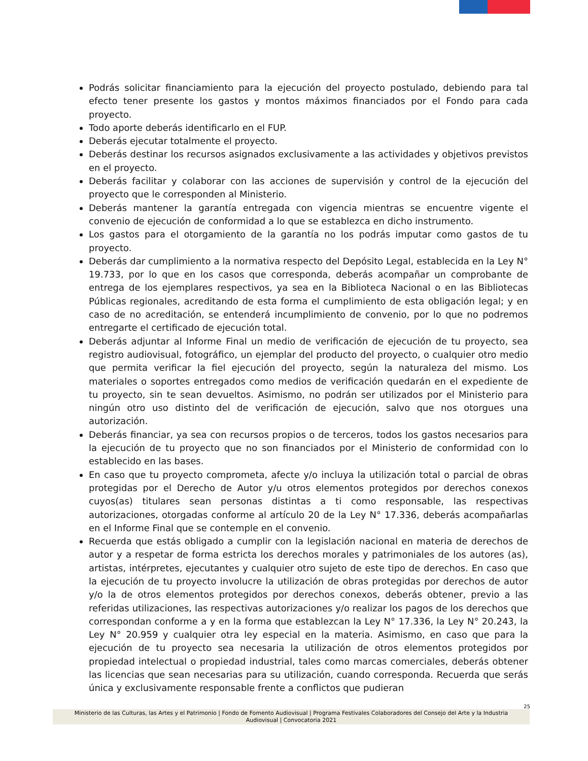Podrás solicitar financiamiento para la ejecución del proyecto postulado, debiendo para tal efecto tener presente los gastos y montos máximos financiados por el Fondo para cada proyecto.
Todo aporte deberás identificarlo en el FUP.
Deberás ejecutar totalmente el proyecto.
Deberás destinar los recursos asignados exclusivamente a las actividades y objetivos previstos en el proyecto.
Deberás facilitar y colaborar con las acciones de supervisión y control de la ejecución del proyecto que le corresponden al Ministerio.
Deberás mantener la garantía entregada con vigencia mientras se encuentre vigente el convenio de ejecución de conformidad a lo que se establezca en dicho instrumento.
Los gastos para el otorgamiento de la garantía no los podrás imputar como gastos de tu proyecto.
Deberás dar cumplimiento a la normativa respecto del Depósito Legal, establecida en la Ley N° 19.733, por lo que en los casos que corresponda, deberás acompañar un comprobante de entrega de los ejemplares respectivos, ya sea en la Biblioteca Nacional o en las Bibliotecas Públicas regionales, acreditando de esta forma el cumplimiento de esta obligación legal; y en caso de no acreditación, se entenderá incumplimiento de convenio, por lo que no podremos entregarte el certificado de ejecución total.
Deberás adjuntar al Informe Final un medio de verificación de ejecución de tu proyecto, sea registro audiovisual, fotográfico, un ejemplar del producto del proyecto, o cualquier otro medio que permita verificar la fiel ejecución del proyecto, según la naturaleza del mismo. Los materiales o soportes entregados como medios de verificación quedarán en el expediente de tu proyecto, sin te sean devueltos. Asimismo, no podrán ser utilizados por el Ministerio para ningún otro uso distinto del de verificación de ejecución, salvo que nos otorgues una autorización.
Deberás financiar, ya sea con recursos propios o de terceros, todos los gastos necesarios para la ejecución de tu proyecto que no son financiados por el Ministerio de conformidad con lo establecido en las bases.
En caso que tu proyecto comprometa, afecte y/o incluya la utilización total o parcial de obras protegidas por el Derecho de Autor y/u otros elementos protegidos por derechos conexos cuyos(as) titulares sean personas distintas a ti como responsable, las respectivas autorizaciones, otorgadas conforme al artículo 20 de la Ley N° 17.336, deberás acompañarlas en el Informe Final que se contemple en el convenio.
Recuerda que estás obligado a cumplir con la legislación nacional en materia de derechos de autor y a respetar de forma estricta los derechos morales y patrimoniales de los autores (as), artistas, intérpretes, ejecutantes y cualquier otro sujeto de este tipo de derechos. En caso que la ejecución de tu proyecto involucre la utilización de obras protegidas por derechos de autor y/o la de otros elementos protegidos por derechos conexos, deberás obtener, previo a las referidas utilizaciones, las respectivas autorizaciones y/o realizar los pagos de los derechos que correspondan conforme a y en la forma que establezcan la Ley N° 17.336, la Ley N° 20.243, la Ley N° 20.959 y cualquier otra ley especial en la materia. Asimismo, en caso que para la ejecución de tu proyecto sea necesaria la utilización de otros elementos protegidos por propiedad intelectual o propiedad industrial, tales como marcas comerciales, deberás obtener las licencias que sean necesarias para su utilización, cuando corresponda. Recuerda que serás única y exclusivamente responsable frente a conflictos que pudieran
25
Ministerio de las Culturas, las Artes y el Patrimonio | Fondo de Fomento Audiovisual | Programa Festivales Colaboradores del Consejo del Arte y la Industria
Audiovisual | Convocatoria 2021